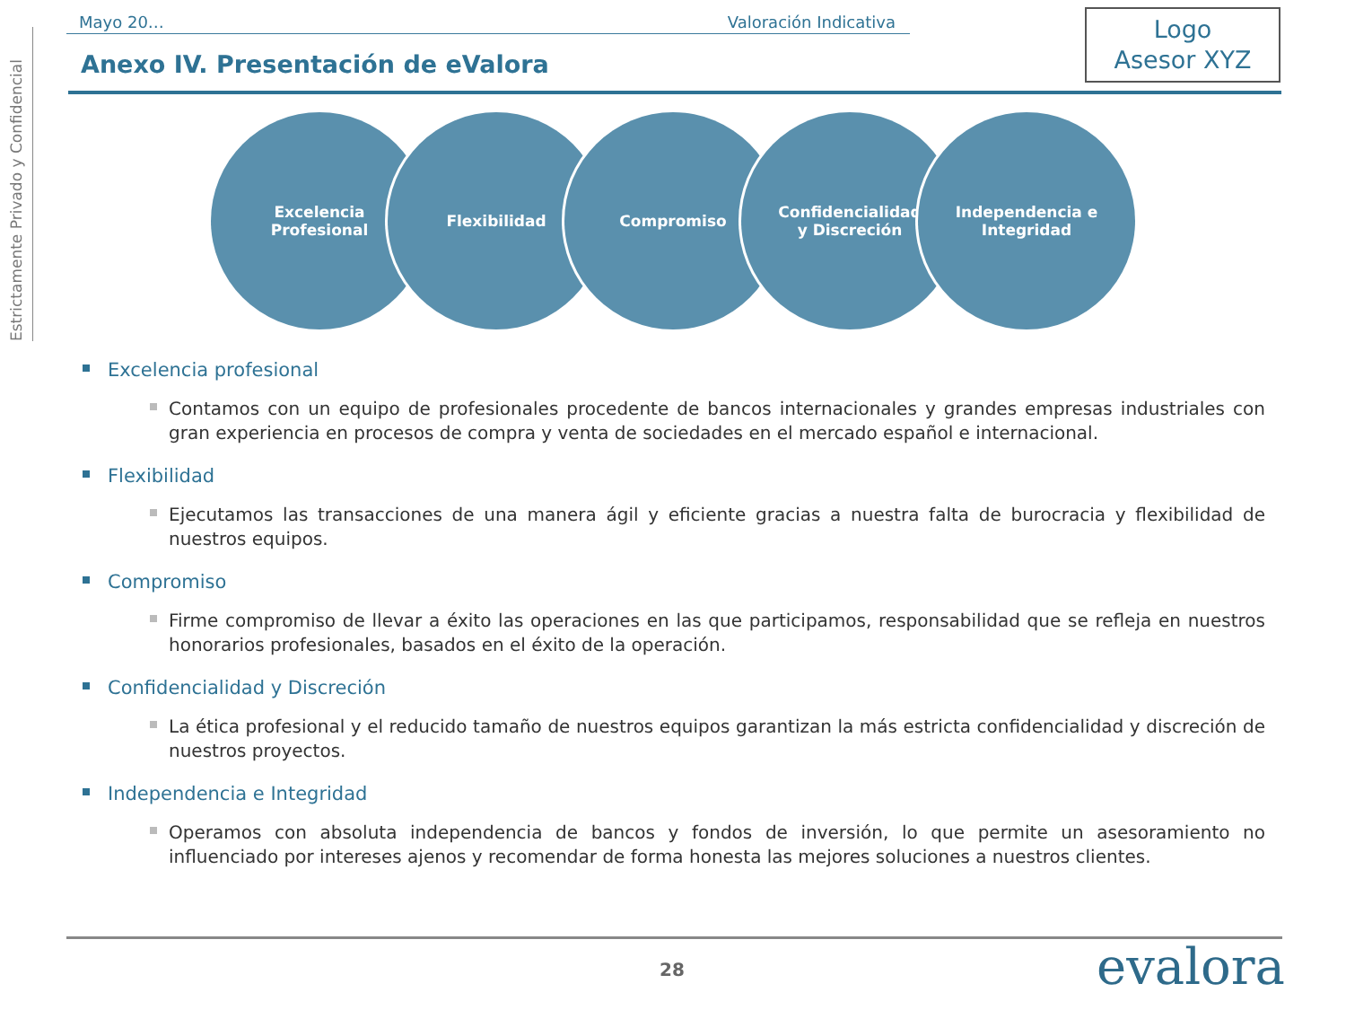Estrictamente Privado y Confidencial
Mayo 20… Valoración Indicativa
Logo
Asesor XYZ
Anexo IV. Presentación de eValora
Excelencia
Profesional
Flexibilidad Compromiso Confidencialidad
y Discreción
Independencia e
Integridad
Excelencia profesional
Contamos con un equipo de profesionales procedente de bancos internacionales y grandes empresas industriales con gran experiencia en procesos de compra y venta de sociedades en el mercado español e internacional.
Flexibilidad
Ejecutamos las transacciones de una manera ágil y eficiente gracias a nuestra falta de burocracia y flexibilidad de nuestros equipos.
Compromiso
Firme compromiso de llevar a éxito las operaciones en las que participamos, responsabilidad que se refleja en nuestros honorarios profesionales, basados en el éxito de la operación.
Confidencialidad y Discreción
La ética profesional y el reducido tamaño de nuestros equipos garantizan la más estricta confidencialidad y discreción de nuestros proyectos.
Independencia e Integridad
Operamos con absoluta independencia de bancos y fondos de inversión, lo que permite un asesoramiento no influenciado por intereses ajenos y recomendar de forma honesta las mejores soluciones a nuestros clientes.
28 evalora